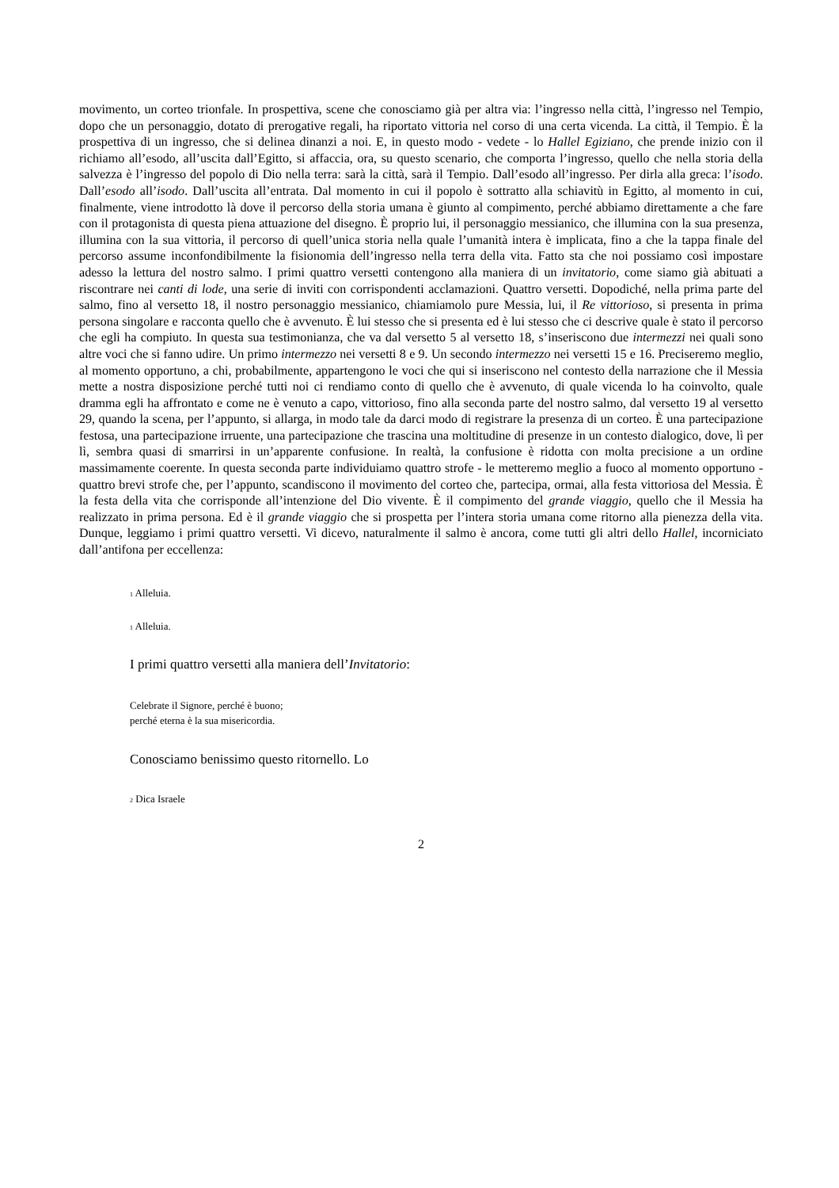movimento, un corteo trionfale. In prospettiva, scene che conosciamo già per altra via: l’ingresso nella città, l’ingresso nel Tempio, dopo che un personaggio, dotato di prerogative regali, ha riportato vittoria nel corso di una certa vicenda. La città, il Tempio. È la prospettiva di un ingresso, che si delinea dinanzi a noi. E, in questo modo - vedete - lo Hallel Egiziano, che prende inizio con il richiamo all’esodo, all’uscita dall’Egitto, si affaccia, ora, su questo scenario, che comporta l’ingresso, quello che nella storia della salvezza è l’ingresso del popolo di Dio nella terra: sarà la città, sarà il Tempio. Dall’esodo all’ingresso. Per dirla alla greca: l’isodo. Dall’esodo all’isodo. Dall’uscita all’entrata. Dal momento in cui il popolo è sottratto alla schiavitù in Egitto, al momento in cui, finalmente, viene introdotto là dove il percorso della storia umana è giunto al compimento, perché abbiamo direttamente a che fare con il protagonista di questa piena attuazione del disegno. È proprio lui, il personaggio messianico, che illumina con la sua presenza, illumina con la sua vittoria, il percorso di quell’unica storia nella quale l’umanità intera è implicata, fino a che la tappa finale del percorso assume inconfondibilmente la fisionomia dell’ingresso nella terra della vita. Fatto sta che noi possiamo così impostare adesso la lettura del nostro salmo. I primi quattro versetti contengono alla maniera di un invitatorio, come siamo già abituati a riscontrare nei canti di lode, una serie di inviti con corrispondenti acclamazioni. Quattro versetti. Dopodiché, nella prima parte del salmo, fino al versetto 18, il nostro personaggio messianico, chiamiamolo pure Messia, lui, il Re vittorioso, si presenta in prima persona singolare e racconta quello che è avvenuto. È lui stesso che si presenta ed è lui stesso che ci descrive quale è stato il percorso che egli ha compiuto. In questa sua testimonianza, che va dal versetto 5 al versetto 18, s’inseriscono due intermezzi nei quali sono altre voci che si fanno udire. Un primo intermezzo nei versetti 8 e 9. Un secondo intermezzo nei versetti 15 e 16. Preciseremo meglio, al momento opportuno, a chi, probabilmente, appartengono le voci che qui si inseriscono nel contesto della narrazione che il Messia mette a nostra disposizione perché tutti noi ci rendiamo conto di quello che è avvenuto, di quale vicenda lo ha coinvolto, quale dramma egli ha affrontato e come ne è venuto a capo, vittorioso, fino alla seconda parte del nostro salmo, dal versetto 19 al versetto 29, quando la scena, per l’appunto, si allarga, in modo tale da darci modo di registrare la presenza di un corteo. È una partecipazione festosa, una partecipazione irruente, una partecipazione che trascina una moltitudine di presenze in un contesto dialogico, dove, lì per lì, sembra quasi di smarrirsi in un’apparente confusione. In realtà, la confusione è ridotta con molta precisione a un ordine massimamente coerente. In questa seconda parte individuiamo quattro strofe - le metteremo meglio a fuoco al momento opportuno - quattro brevi strofe che, per l’appunto, scandiscono il movimento del corteo che, partecipa, ormai, alla festa vittoriosa del Messia. È la festa della vita che corrisponde all’intenzione del Dio vivente. È il compimento del grande viaggio, quello che il Messia ha realizzato in prima persona. Ed è il grande viaggio che si prospetta per l’intera storia umana come ritorno alla pienezza della vita. Dunque, leggiamo i primi quattro versetti. Vi dicevo, naturalmente il salmo è ancora, come tutti gli altri dello Hallel, incorniciato dall’antifona per eccellenza:
<sub>1</sub> Alleluia.
<sub>1</sub> Alleluia.
I primi quattro versetti alla maniera dell’Invitatorio:
Celebrate il Signore, perché è buono;
perché eterna è la sua misericordia.
Conosciamo benissimo questo ritornello. Lo
<sub>2</sub> Dica Israele
2